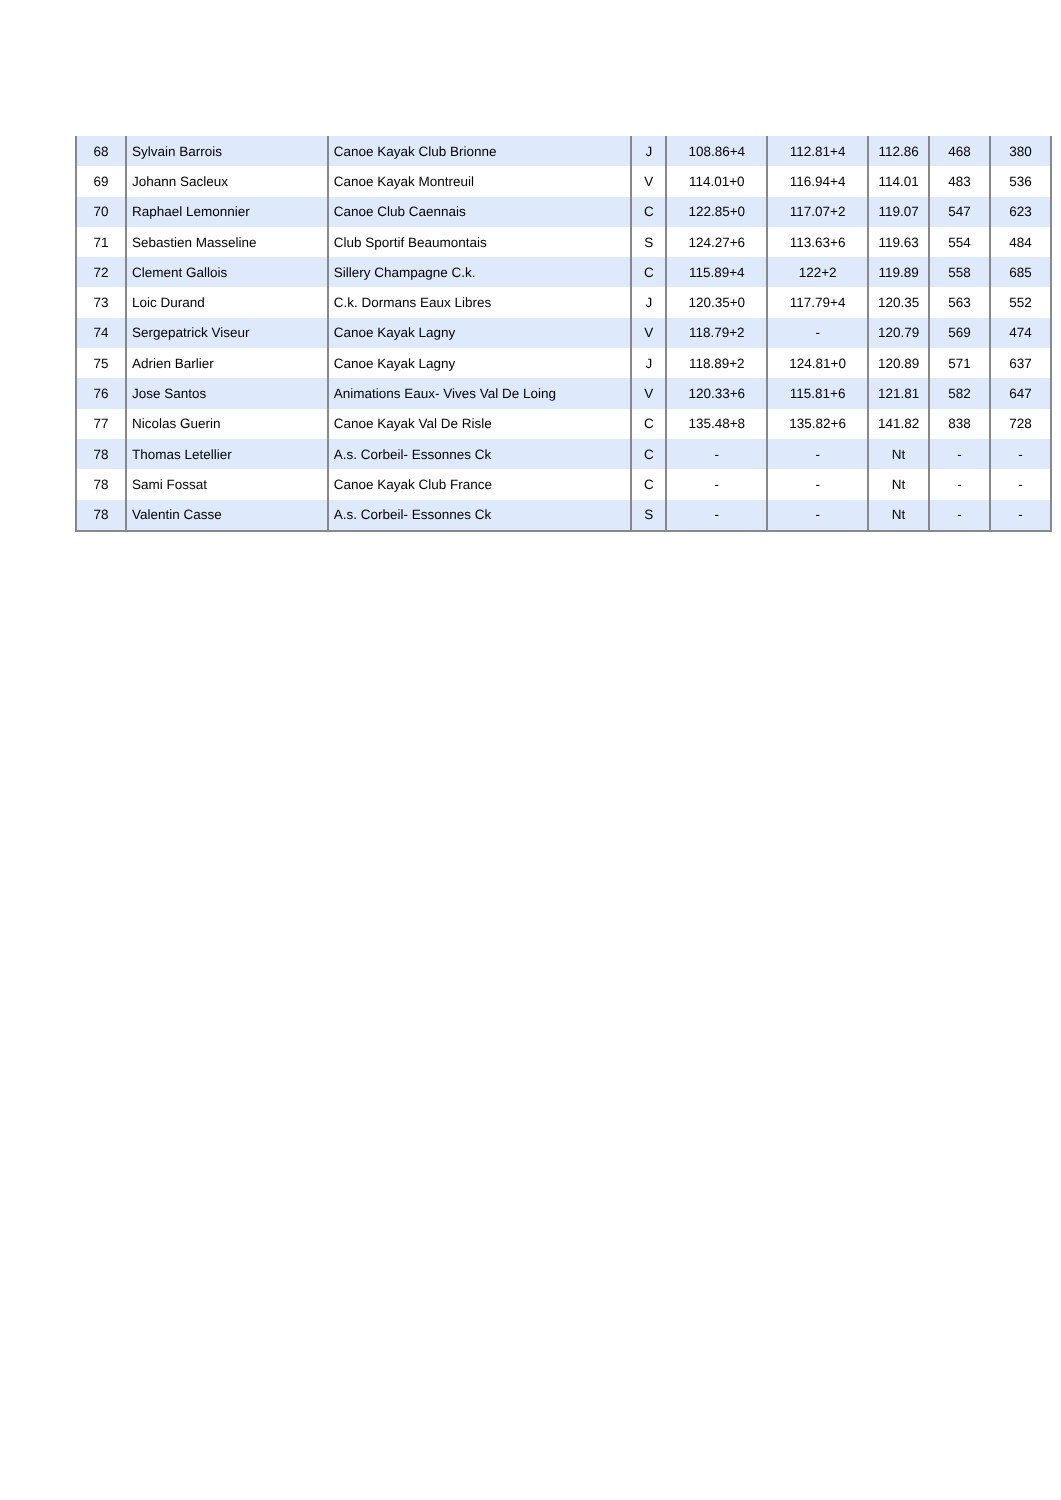| 68 | Sylvain Barrois | Canoe Kayak Club Brionne | J | 108.86+4 | 112.81+4 | 112.86 | 468 | 380 |
| 69 | Johann Sacleux | Canoe Kayak Montreuil | V | 114.01+0 | 116.94+4 | 114.01 | 483 | 536 |
| 70 | Raphael Lemonnier | Canoe Club Caennais | C | 122.85+0 | 117.07+2 | 119.07 | 547 | 623 |
| 71 | Sebastien Masseline | Club Sportif Beaumontais | S | 124.27+6 | 113.63+6 | 119.63 | 554 | 484 |
| 72 | Clement Gallois | Sillery Champagne C.k. | C | 115.89+4 | 122+2 | 119.89 | 558 | 685 |
| 73 | Loic Durand | C.k. Dormans Eaux Libres | J | 120.35+0 | 117.79+4 | 120.35 | 563 | 552 |
| 74 | Sergepatrick Viseur | Canoe Kayak Lagny | V | 118.79+2 | - | 120.79 | 569 | 474 |
| 75 | Adrien Barlier | Canoe Kayak Lagny | J | 118.89+2 | 124.81+0 | 120.89 | 571 | 637 |
| 76 | Jose Santos | Animations Eaux- Vives Val De Loing | V | 120.33+6 | 115.81+6 | 121.81 | 582 | 647 |
| 77 | Nicolas Guerin | Canoe Kayak Val De Risle | C | 135.48+8 | 135.82+6 | 141.82 | 838 | 728 |
| 78 | Thomas Letellier | A.s. Corbeil- Essonnes Ck | C | - | - | Nt | - | - |
| 78 | Sami Fossat | Canoe Kayak Club France | C | - | - | Nt | - | - |
| 78 | Valentin Casse | A.s. Corbeil- Essonnes Ck | S | - | - | Nt | - | - |